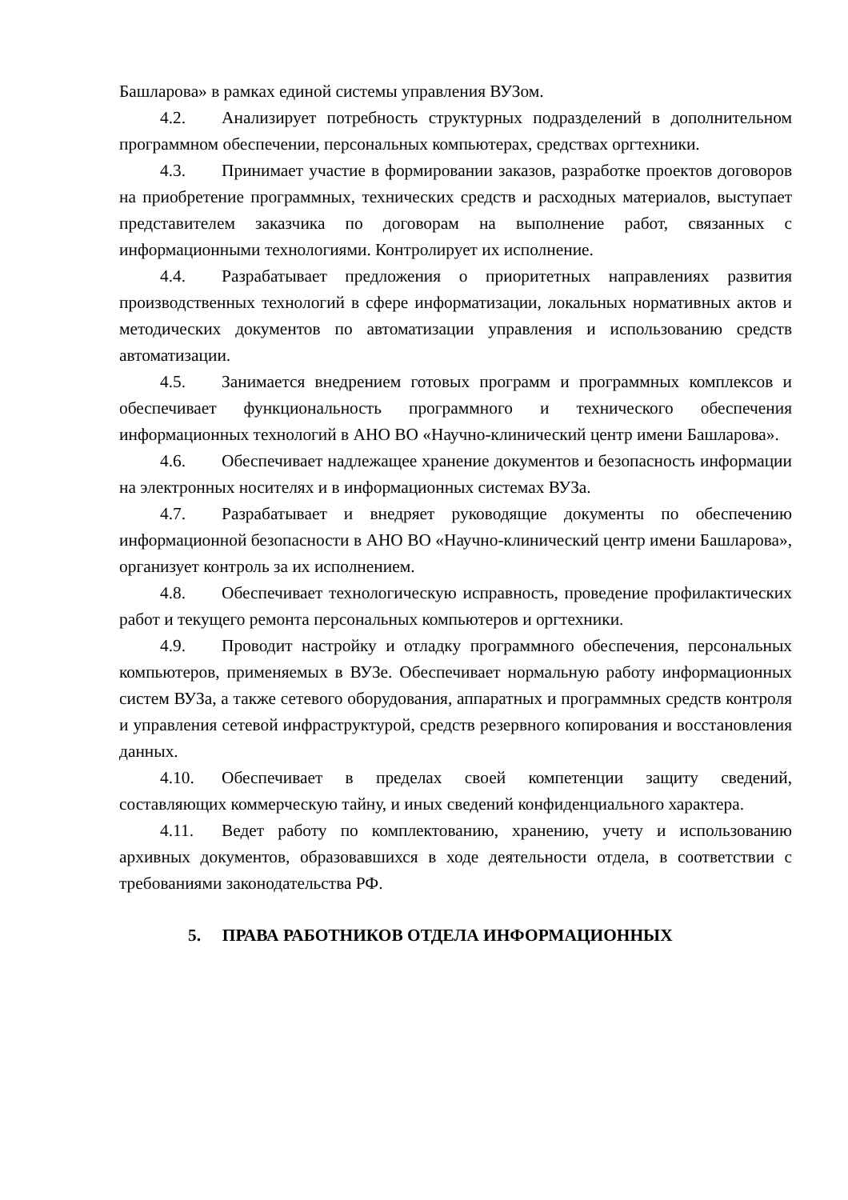Башларова» в рамках единой системы управления ВУЗом.
4.2. Анализирует потребность структурных подразделений в дополнительном программном обеспечении, персональных компьютерах, средствах оргтехники.
4.3. Принимает участие в формировании заказов, разработке проектов договоров на приобретение программных, технических средств и расходных материалов, выступает представителем заказчика по договорам на выполнение работ, связанных с информационными технологиями. Контролирует их исполнение.
4.4. Разрабатывает предложения о приоритетных направлениях развития производственных технологий в сфере информатизации, локальных нормативных актов и методических документов по автоматизации управления и использованию средств автоматизации.
4.5. Занимается внедрением готовых программ и программных комплексов и обеспечивает функциональность программного и технического обеспечения информационных технологий в АНО ВО «Научно-клинический центр имени Башларова».
4.6. Обеспечивает надлежащее хранение документов и безопасность информации на электронных носителях и в информационных системах ВУЗа.
4.7. Разрабатывает и внедряет руководящие документы по обеспечению информационной безопасности в АНО ВО «Научно-клинический центр имени Башларова», организует контроль за их исполнением.
4.8. Обеспечивает технологическую исправность, проведение профилактических работ и текущего ремонта персональных компьютеров и оргтехники.
4.9. Проводит настройку и отладку программного обеспечения, персональных компьютеров, применяемых в ВУЗе. Обеспечивает нормальную работу информационных систем ВУЗа, а также сетевого оборудования, аппаратных и программных средств контроля и управления сетевой инфраструктурой, средств резервного копирования и восстановления данных.
4.10. Обеспечивает в пределах своей компетенции защиту сведений, составляющих коммерческую тайну, и иных сведений конфиденциального характера.
4.11. Ведет работу по комплектованию, хранению, учету и использованию архивных документов, образовавшихся в ходе деятельности отдела, в соответствии с требованиями законодательства РФ.
5. ПРАВА РАБОТНИКОВ ОТДЕЛА ИНФОРМАЦИОННЫХ